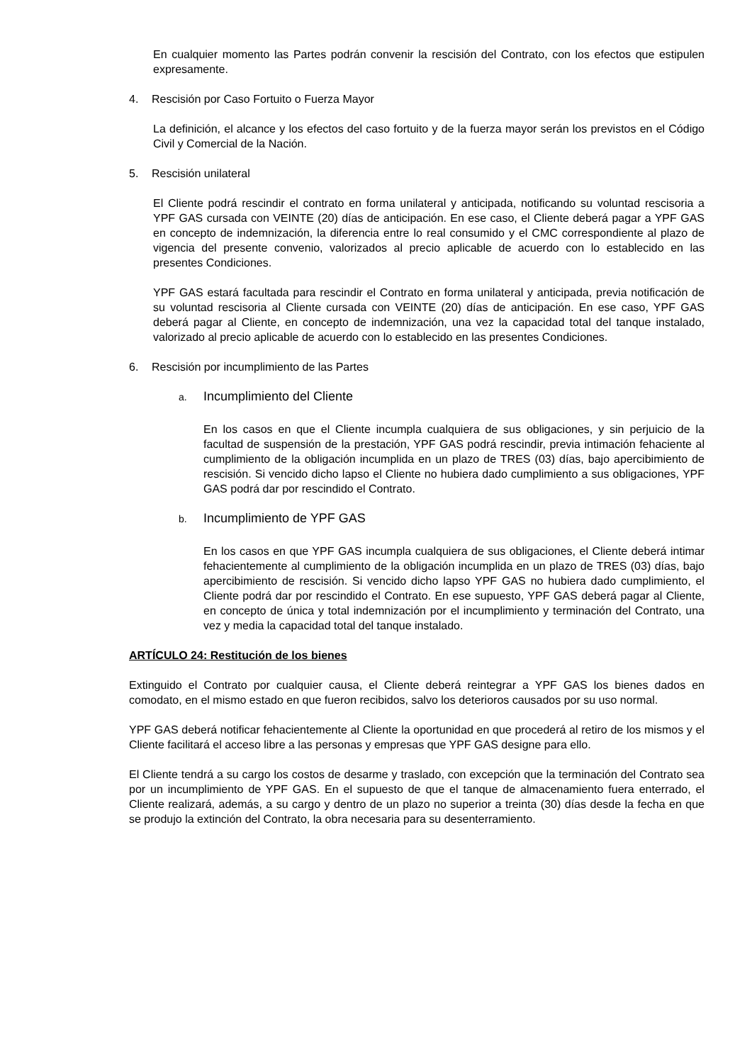En cualquier momento las Partes podrán convenir la rescisión del Contrato, con los efectos que estipulen expresamente.
4. Rescisión por Caso Fortuito o Fuerza Mayor
La definición, el alcance y los efectos del caso fortuito y de la fuerza mayor serán los previstos en el Código Civil y Comercial de la Nación.
5. Rescisión unilateral
El Cliente podrá rescindir el contrato en forma unilateral y anticipada, notificando su voluntad rescisoria a YPF GAS cursada con VEINTE (20) días de anticipación. En ese caso, el Cliente deberá pagar a YPF GAS en concepto de indemnización, la diferencia entre lo real consumido y el CMC correspondiente al plazo de vigencia del presente convenio, valorizados al precio aplicable de acuerdo con lo establecido en las presentes Condiciones.
YPF GAS estará facultada para rescindir el Contrato en forma unilateral y anticipada, previa notificación de su voluntad rescisoria al Cliente cursada con VEINTE (20) días de anticipación. En ese caso, YPF GAS deberá pagar al Cliente, en concepto de indemnización, una vez la capacidad total del tanque instalado, valorizado al precio aplicable de acuerdo con lo establecido en las presentes Condiciones.
6. Rescisión por incumplimiento de las Partes
a. Incumplimiento del Cliente
En los casos en que el Cliente incumpla cualquiera de sus obligaciones, y sin perjuicio de la facultad de suspensión de la prestación, YPF GAS podrá rescindir, previa intimación fehaciente al cumplimiento de la obligación incumplida en un plazo de TRES (03) días, bajo apercibimiento de rescisión. Si vencido dicho lapso el Cliente no hubiera dado cumplimiento a sus obligaciones, YPF GAS podrá dar por rescindido el Contrato.
b. Incumplimiento de YPF GAS
En los casos en que YPF GAS incumpla cualquiera de sus obligaciones, el Cliente deberá intimar fehacientemente al cumplimiento de la obligación incumplida en un plazo de TRES (03) días, bajo apercibimiento de rescisión. Si vencido dicho lapso YPF GAS no hubiera dado cumplimiento, el Cliente podrá dar por rescindido el Contrato. En ese supuesto, YPF GAS deberá pagar al Cliente, en concepto de única y total indemnización por el incumplimiento y terminación del Contrato, una vez y media la capacidad total del tanque instalado.
ARTÍCULO 24: Restitución de los bienes
Extinguido el Contrato por cualquier causa, el Cliente deberá reintegrar a YPF GAS los bienes dados en comodato, en el mismo estado en que fueron recibidos, salvo los deterioros causados por su uso normal.
YPF GAS deberá notificar fehacientemente al Cliente la oportunidad en que procederá al retiro de los mismos y el Cliente facilitará el acceso libre a las personas y empresas que YPF GAS designe para ello.
El Cliente tendrá a su cargo los costos de desarme y traslado, con excepción que la terminación del Contrato sea por un incumplimiento de YPF GAS. En el supuesto de que el tanque de almacenamiento fuera enterrado, el Cliente realizará, además, a su cargo y dentro de un plazo no superior a treinta (30) días desde la fecha en que se produjo la extinción del Contrato, la obra necesaria para su desenterramiento.